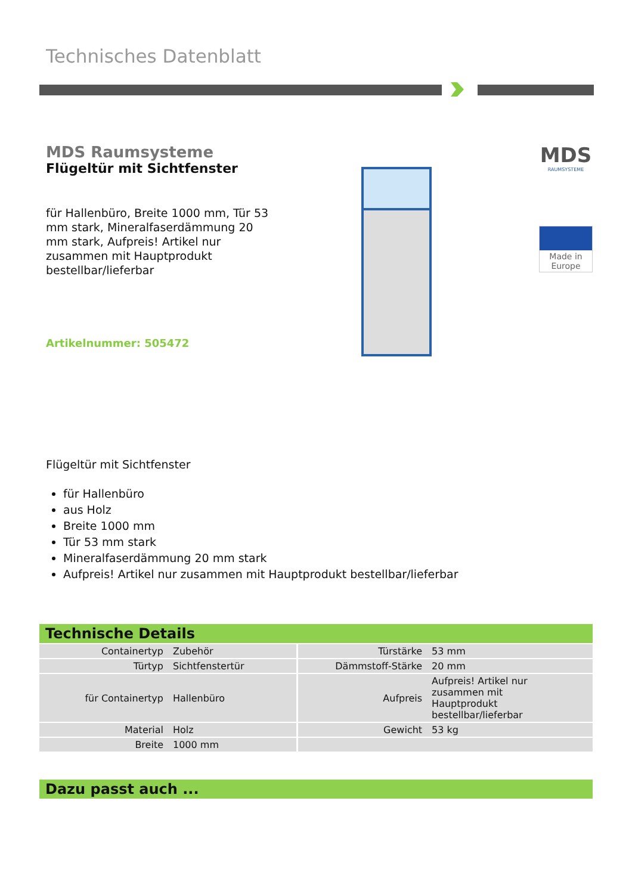Technisches Datenblatt
MDS Raumsysteme
Flügeltür mit Sichtfenster
für Hallenbüro, Breite 1000 mm, Tür 53 mm stark, Mineralfaserdämmung 20 mm stark, Aufpreis! Artikel nur zusammen mit Hauptprodukt bestellbar/lieferbar
Artikelnummer: 505472
MDS
RAUMSYSTEME
Made in
Europe
Flügeltür mit Sichtfenster
für Hallenbüro
aus Holz
Breite 1000 mm
Tür 53 mm stark
Mineralfaserdämmung 20 mm stark
Aufpreis! Artikel nur zusammen mit Hauptprodukt bestellbar/lieferbar
Technische Details
| Containertyp | Zubehör | Türstärke | 53 mm |
| Türtyp | Sichtfenstertür | Dämmstoff-Stärke | 20 mm |
| für Containertyp | Hallenbüro | Aufpreis | Aufpreis! Artikel nur zusammen mit Hauptprodukt bestellbar/lieferbar |
| Material | Holz | Gewicht | 53 kg |
| Breite | 1000 mm | | |
Dazu passt auch ...